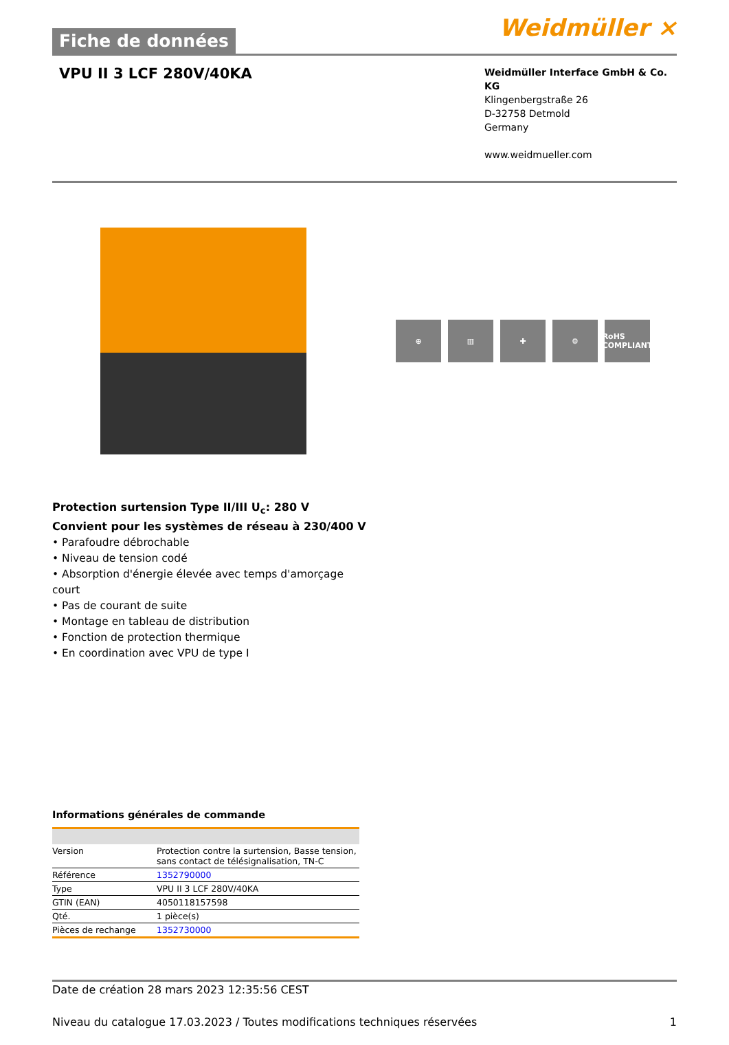Fiche de données
Weidmüller ⨯
VPU II 3 LCF 280V/40KA
Weidmüller Interface GmbH & Co. KG
Klingenbergstraße 26
D-32758 Detmold
Germany
www.weidmueller.com
⊕ ▥ ✚ ⚙ RoHS COMPLIANT
Protection surtension Type II/III U<sub>c</sub>: 280 V
Convient pour les systèmes de réseau à 230/400 V
• Parafoudre débrochable
• Niveau de tension codé
• Absorption d'énergie élevée avec temps d'amorçage
court
• Pas de courant de suite
• Montage en tableau de distribution
• Fonction de protection thermique
• En coordination avec VPU de type I
Informations générales de commande
| Version | Protection contre la surtension, Basse tension, sans contact de télésignalisation, TN-C |
| Référence | 1352790000 |
| Type | VPU II 3 LCF 280V/40KA |
| GTIN (EAN) | 4050118157598 |
| Qté. | 1 pièce(s) |
| Pièces de rechange | 1352730000 |
Date de création 28 mars 2023 12:35:56 CEST
Niveau du catalogue 17.03.2023 / Toutes modifications techniques réservées 1